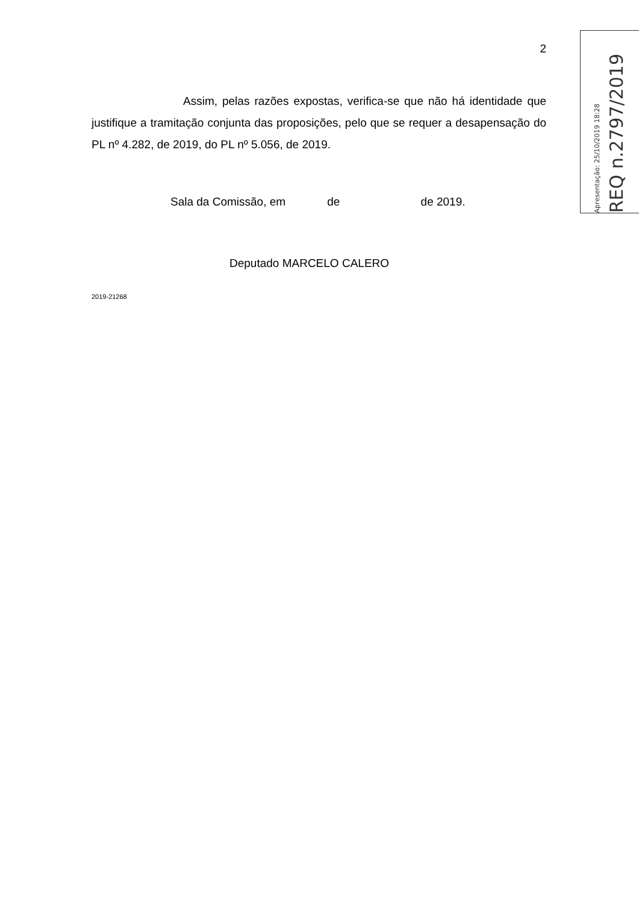2
Assim, pelas razões expostas, verifica-se que não há identidade que justifique a tramitação conjunta das proposições, pelo que se requer a desapensação do PL nº 4.282, de 2019, do PL nº 5.056, de 2019.
Sala da Comissão, em de de 2019.
Deputado MARCELO CALERO
2019-21268
Apresentação: 25/10/2019 18:28
REQ n.2797/2019